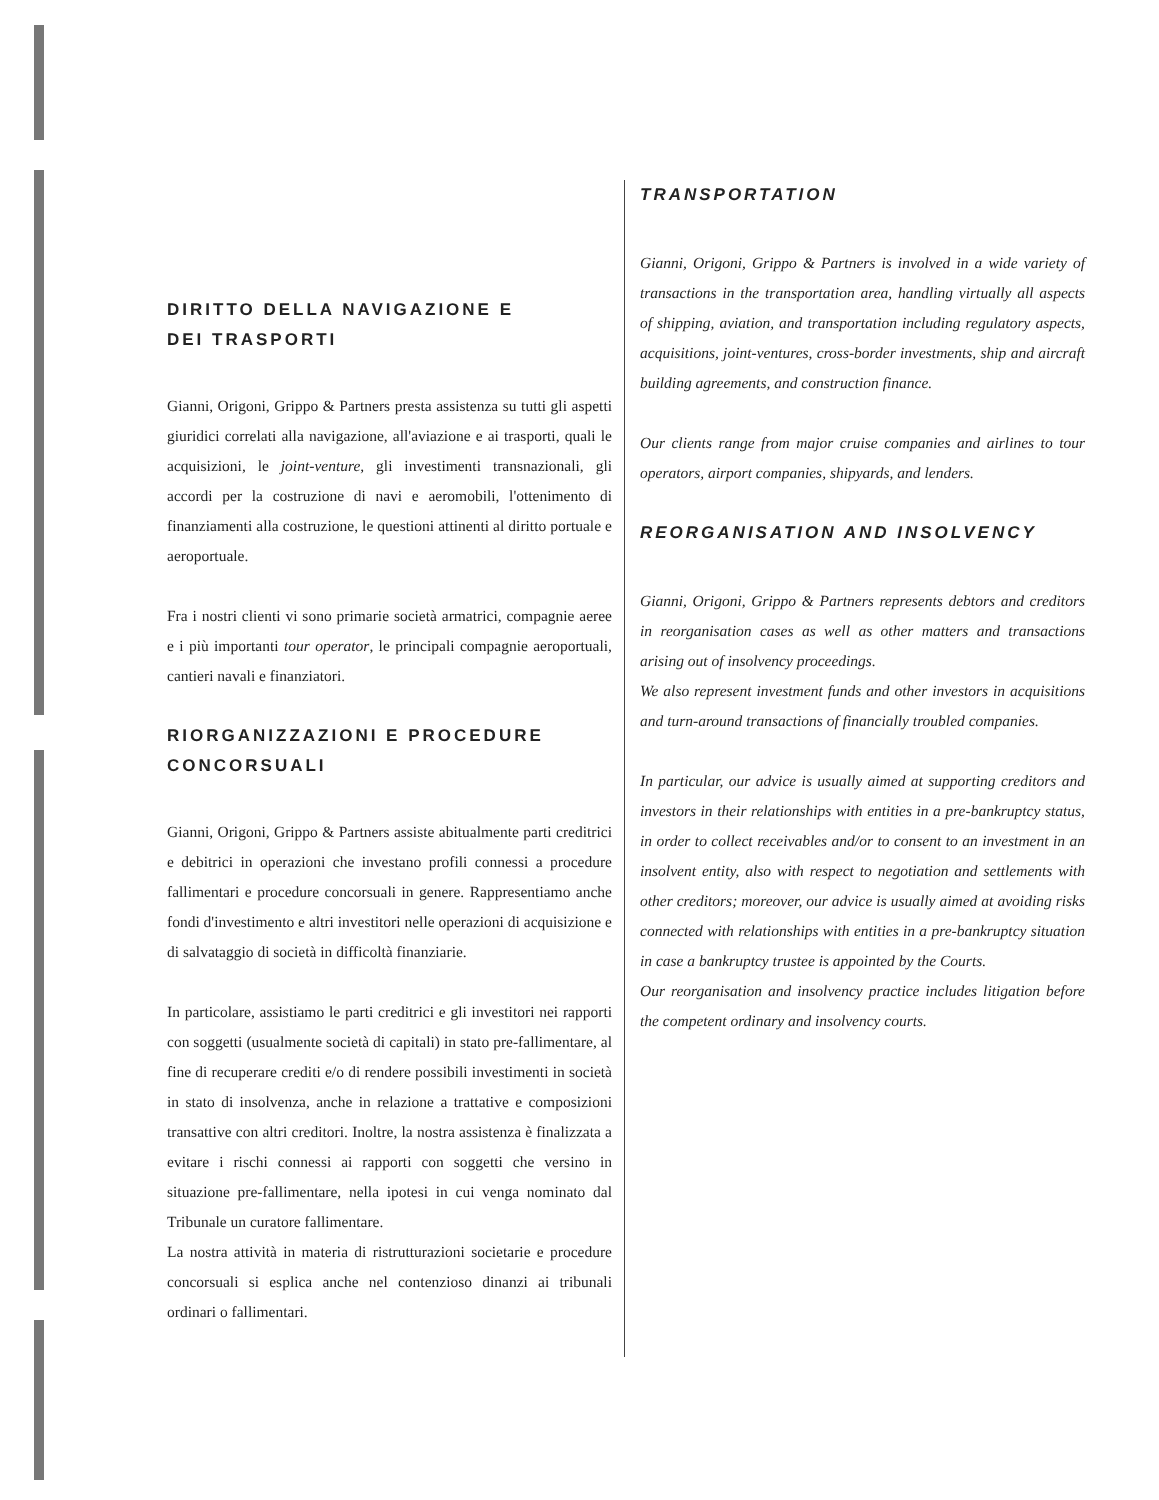DIRITTO DELLA NAVIGAZIONE E
DEI TRASPORTI
Gianni, Origoni, Grippo & Partners presta assistenza su tutti gli aspetti giuridici correlati alla navigazione, all'aviazione e ai trasporti, quali le acquisizioni, le joint-venture, gli investimenti transnazionali, gli accordi per la costruzione di navi e aeromobili, l'ottenimento di finanziamenti alla costruzione, le questioni attinenti al diritto portuale e aeroportuale.
Fra i nostri clienti vi sono primarie società armatrici, compagnie aeree e i più importanti tour operator, le principali compagnie aeroportuali, cantieri navali e finanziatori.
RIORGANIZZAZIONI E PROCEDURE CONCORSUALI
Gianni, Origoni, Grippo & Partners assiste abitualmente parti creditrici e debitrici in operazioni che investano profili connessi a procedure fallimentari e procedure concorsuali in genere. Rappresentiamo anche fondi d'investimento e altri investitori nelle operazioni di acquisizione e di salvataggio di società in difficoltà finanziarie.
In particolare, assistiamo le parti creditrici e gli investitori nei rapporti con soggetti (usualmente società di capitali) in stato pre-fallimentare, al fine di recuperare crediti e/o di rendere possibili investimenti in società in stato di insolvenza, anche in relazione a trattative e composizioni transattive con altri creditori. Inoltre, la nostra assistenza è finalizzata a evitare i rischi connessi ai rapporti con soggetti che versino in situazione pre-fallimentare, nella ipotesi in cui venga nominato dal Tribunale un curatore fallimentare.
La nostra attività in materia di ristrutturazioni societarie e procedure concorsuali si esplica anche nel contenzioso dinanzi ai tribunali ordinari o fallimentari.
TRANSPORTATION
Gianni, Origoni, Grippo & Partners is involved in a wide variety of transactions in the transportation area, handling virtually all aspects of shipping, aviation, and transportation including regulatory aspects, acquisitions, joint-ventures, cross-border investments, ship and aircraft building agreements, and construction finance.
Our clients range from major cruise companies and airlines to tour operators, airport companies, shipyards, and lenders.
REORGANISATION AND INSOLVENCY
Gianni, Origoni, Grippo & Partners represents debtors and creditors in reorganisation cases as well as other matters and transactions arising out of insolvency proceedings.
We also represent investment funds and other investors in acquisitions and turn-around transactions of financially troubled companies.
In particular, our advice is usually aimed at supporting creditors and investors in their relationships with entities in a pre-bankruptcy status, in order to collect receivables and/or to consent to an investment in an insolvent entity, also with respect to negotiation and settlements with other creditors; moreover, our advice is usually aimed at avoiding risks connected with relationships with entities in a pre-bankruptcy situation in case a bankruptcy trustee is appointed by the Courts.
Our reorganisation and insolvency practice includes litigation before the competent ordinary and insolvency courts.